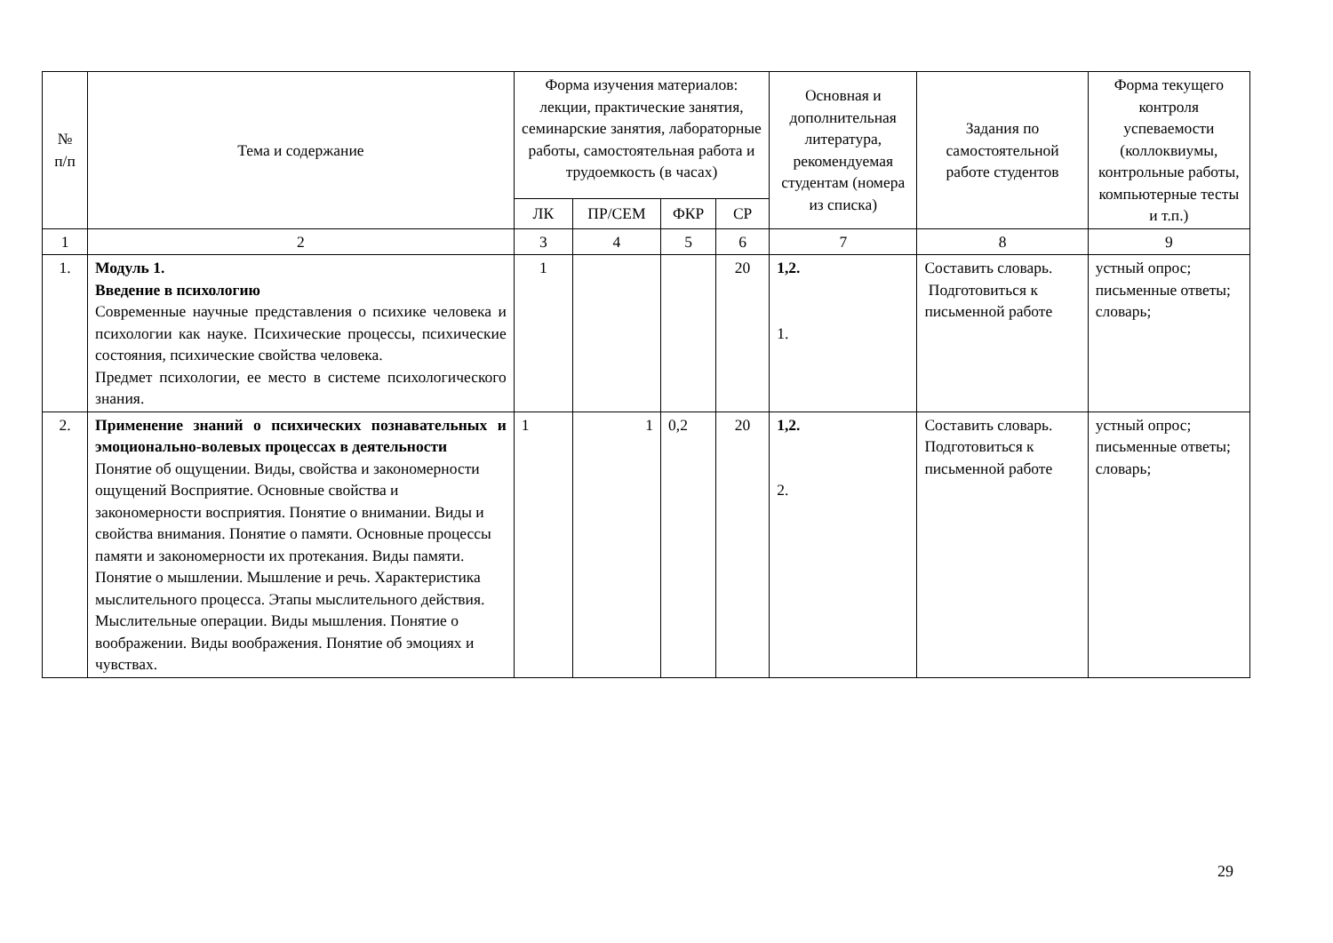| № п/п | Тема и содержание | Форма изучения материалов: лекции, практические занятия, семинарские занятия, лабораторные работы, самостоятельная работа и трудоемкость (в часах) | | | | Основная и дополнительная литература, рекомендуемая студентам (номера из списка) | Задания по самостоятельной работе студентов | Форма текущего контроля успеваемости (коллоквиумы, контрольные работы, компьютерные тесты и т.п.) |
| --- | --- | --- | --- | --- | --- | --- | --- | --- |
| | | ЛК | ПР/СЕМ | ФКР | СР | | | |
| 1 | 2 | 3 | 4 | 5 | 6 | 7 | 8 | 9 |
| 1. | Модуль 1. Введение в психологию Современные научные представления о психике человека и психологии как науке. Психические процессы, психические состояния, психические свойства человека. Предмет психологии, ее место в системе психологического знания. | 1 | | | 20 | 1,2. 1. | Составить словарь. Подготовиться к письменной работе | устный опрос; письменные ответы; словарь; |
| 2. | Применение знаний о психических познавательных и эмоционально-волевых процессах в деятельности Понятие об ощущении. Виды, свойства и закономерности ощущений Восприятие. Основные свойства и закономерности восприятия. Понятие о внимании. Виды и свойства внимания. Понятие о памяти. Основные процессы памяти и закономерности их протекания. Виды памяти. Понятие о мышлении. Мышление и речь. Характеристика мыслительного процесса. Этапы мыслительного действия. Мыслительные операции. Виды мышления. Понятие о воображении. Виды воображения. Понятие об эмоциях и чувствах. | 1 | 1 | 0,2 | 20 | 1,2. 2. | Составить словарь. Подготовиться к письменной работе | устный опрос; письменные ответы; словарь; |
29